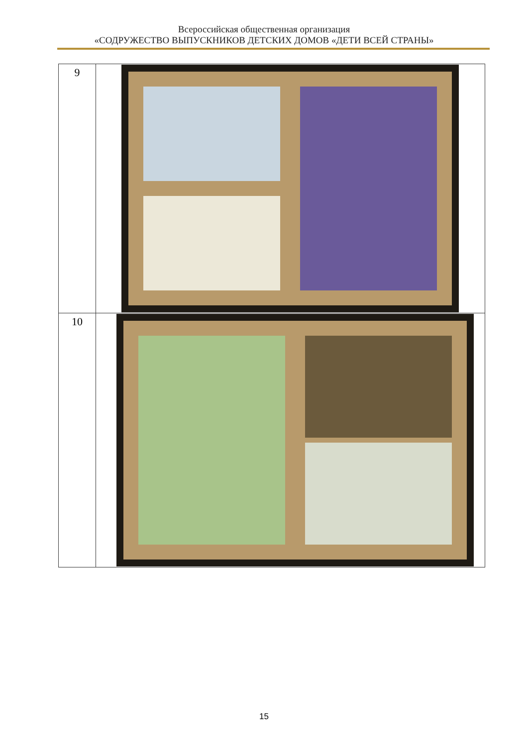Всероссийская общественная организация
«СОДРУЖЕСТВО ВЫПУСКНИКОВ ДЕТСКИХ ДОМОВ «ДЕТИ ВСЕЙ СТРАНЫ»
| 9 | |
| 10 | |
15